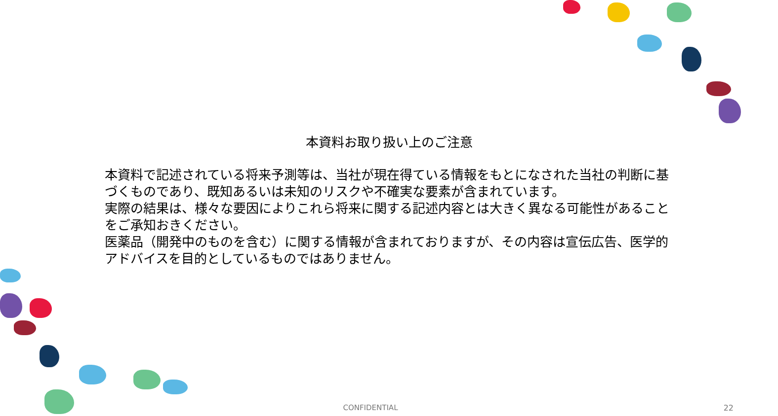本資料お取り扱い上のご注意
本資料で記述されている将来予測等は、当社が現在得ている情報をもとになされた当社の判断に基づくものであり、既知あるいは未知のリスクや不確実な要素が含まれています。
実際の結果は、様々な要因によりこれら将来に関する記述内容とは大きく異なる可能性があることをご承知おきください。
医薬品（開発中のものを含む）に関する情報が含まれておりますが、その内容は宣伝広告、医学的アドバイスを目的としているものではありません。
CONFIDENTIAL 22